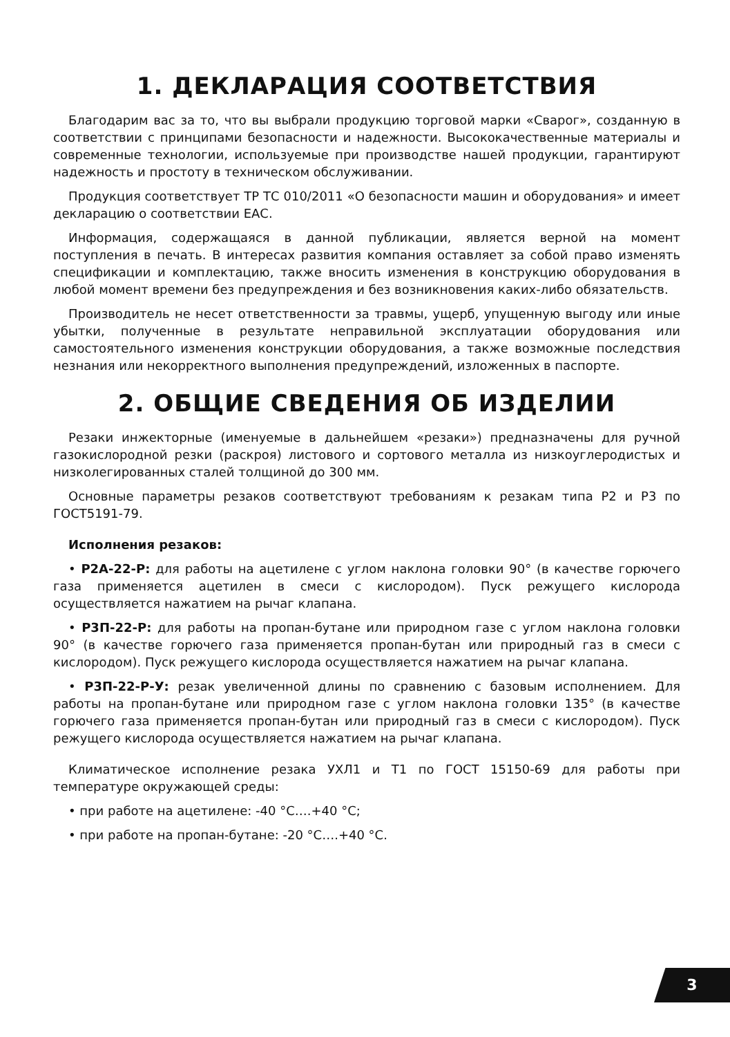1. ДЕКЛАРАЦИЯ СООТВЕТСТВИЯ
Благодарим вас за то, что вы выбрали продукцию торговой марки «Сварог», созданную в соответствии с принципами безопасности и надежности. Высококачественные материалы и современные технологии, используемые при производстве нашей продукции, гарантируют надежность и простоту в техническом обслуживании.
Продукция соответствует ТР ТС 010/2011 «О безопасности машин и оборудования» и имеет декларацию о соответствии ЕАС.
Информация, содержащаяся в данной публикации, является верной на момент поступления в печать. В интересах развития компания оставляет за собой право изменять спецификации и комплектацию, также вносить изменения в конструкцию оборудования в любой момент времени без предупреждения и без возникновения каких-либо обязательств.
Производитель не несет ответственности за травмы, ущерб, упущенную выгоду или иные убытки, полученные в результате неправильной эксплуатации оборудования или самостоятельного изменения конструкции оборудования, а также возможные последствия незнания или некорректного выполнения предупреждений, изложенных в паспорте.
2. ОБЩИЕ СВЕДЕНИЯ ОБ ИЗДЕЛИИ
Резаки инжекторные (именуемые в дальнейшем «резаки») предназначены для ручной газокислородной резки (раскроя) листового и сортового металла из низкоуглеродистых и низколегированных сталей толщиной до 300 мм.
Основные параметры резаков соответствуют требованиям к резакам типа Р2 и Р3 по ГОСТ5191-79.
Исполнения резаков:
• Р2А-22-Р: для работы на ацетилене с углом наклона головки 90° (в качестве горючего газа применяется ацетилен в смеси с кислородом). Пуск режущего кислорода осуществляется нажатием на рычаг клапана.
• Р3П-22-Р: для работы на пропан-бутане или природном газе с углом наклона головки 90° (в качестве горючего газа применяется пропан-бутан или природный газ в смеси с кислородом). Пуск режущего кислорода осуществляется нажатием на рычаг клапана.
• Р3П-22-Р-У: резак увеличенной длины по сравнению с базовым исполнением. Для работы на пропан-бутане или природном газе с углом наклона головки 135° (в качестве горючего газа применяется пропан-бутан или природный газ в смеси с кислородом). Пуск режущего кислорода осуществляется нажатием на рычаг клапана.
Климатическое исполнение резака УХЛ1 и Т1 по ГОСТ 15150-69 для работы при температуре окружающей среды:
• при работе на ацетилене: -40 °С….+40 °С;
• при работе на пропан-бутане: -20 °С….+40 °С.
3